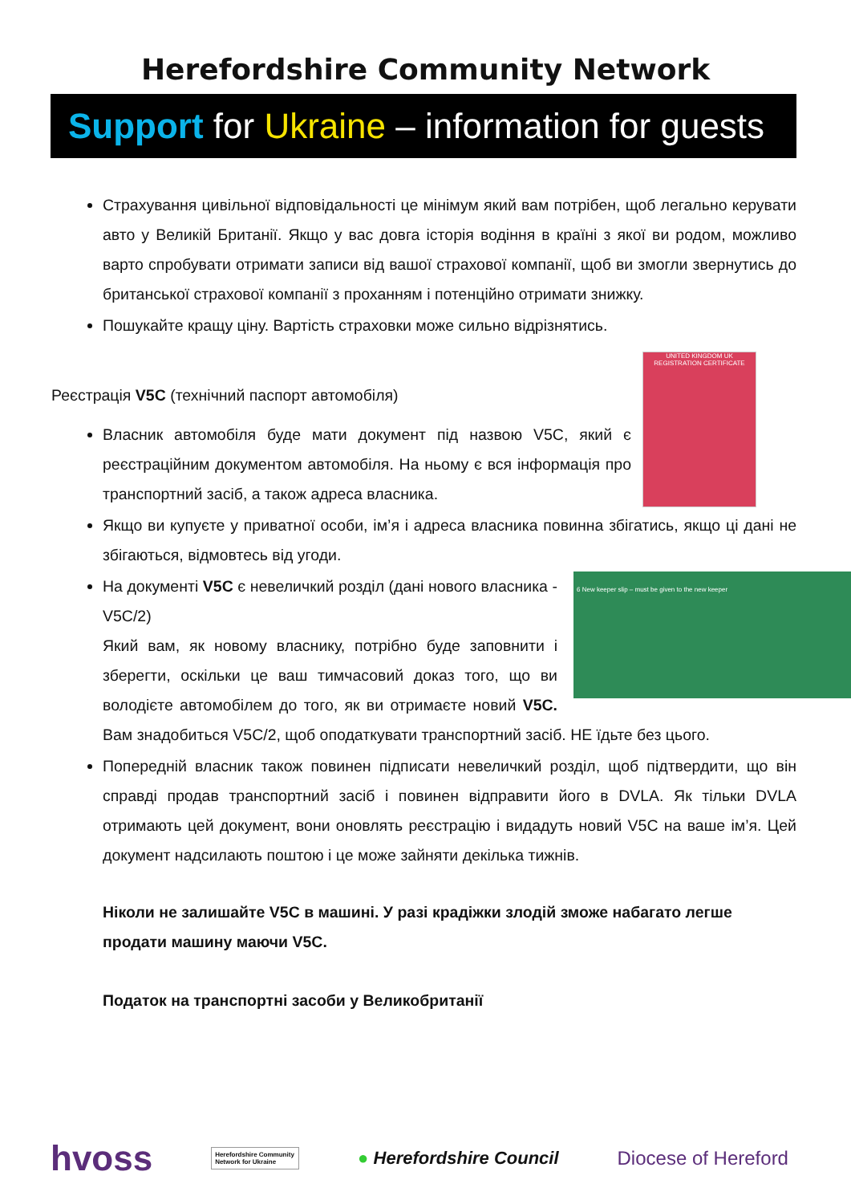Herefordshire Community Network
Support for Ukraine – information for guests
Страхування цивільної відповідальності це мінімум який вам потрібен, щоб легально керувати авто у Великій Британії. Якщо у вас довга історія водіння в країні з якої ви родом, можливо варто спробувати отримати записи від вашої страхової компанії, щоб ви змогли звернутись до британської страхової компанії з проханням і потенційно отримати знижку.
Пошукайте кращу ціну. Вартість страховки може сильно відрізнятись.
UNITED KINGDOM UK REGISTRATION CERTIFICATE
Реєстрація V5C (технічний паспорт автомобіля)
Власник автомобіля буде мати документ під назвою V5C, який є реєстраційним документом автомобіля. На ньому є вся інформація про транспортний засіб, а також адреса власника.
Якщо ви купуєте у приватної особи, ім’я і адреса власника повинна збігатись, якщо ці дані не збігаються, відмовтесь від угоди.
6 New keeper slip – must be given to the new keeper
На документі V5C є невеличкий розділ (дані нового власника - V5C/2)
Який вам, як новому власнику, потрібно буде заповнити і зберегти, оскільки це ваш тимчасовий доказ того, що ви володієте автомобілем до того, як ви отримаєте новий V5C. Вам знадобиться V5C/2, щоб оподаткувати транспортний засіб. НЕ їдьте без цього.
Попередній власник також повинен підписати невеличкий розділ, щоб підтвердити, що він справді продав транспортний засіб і повинен відправити його в DVLA. Як тільки DVLA отримають цей документ, вони оновлять реєстрацію і видадуть новий V5C на ваше ім’я. Цей документ надсилають поштою і це може зайняти декілька тижнів.
Ніколи не залишайте V5C в машині. У разі крадіжки злодій зможе набагато легше продати машину маючи V5C.
Податок на транспортні засоби у Великобританії
hvoss Herefordshire Community Network for Ukraine ● Herefordshire Council Diocese of Hereford